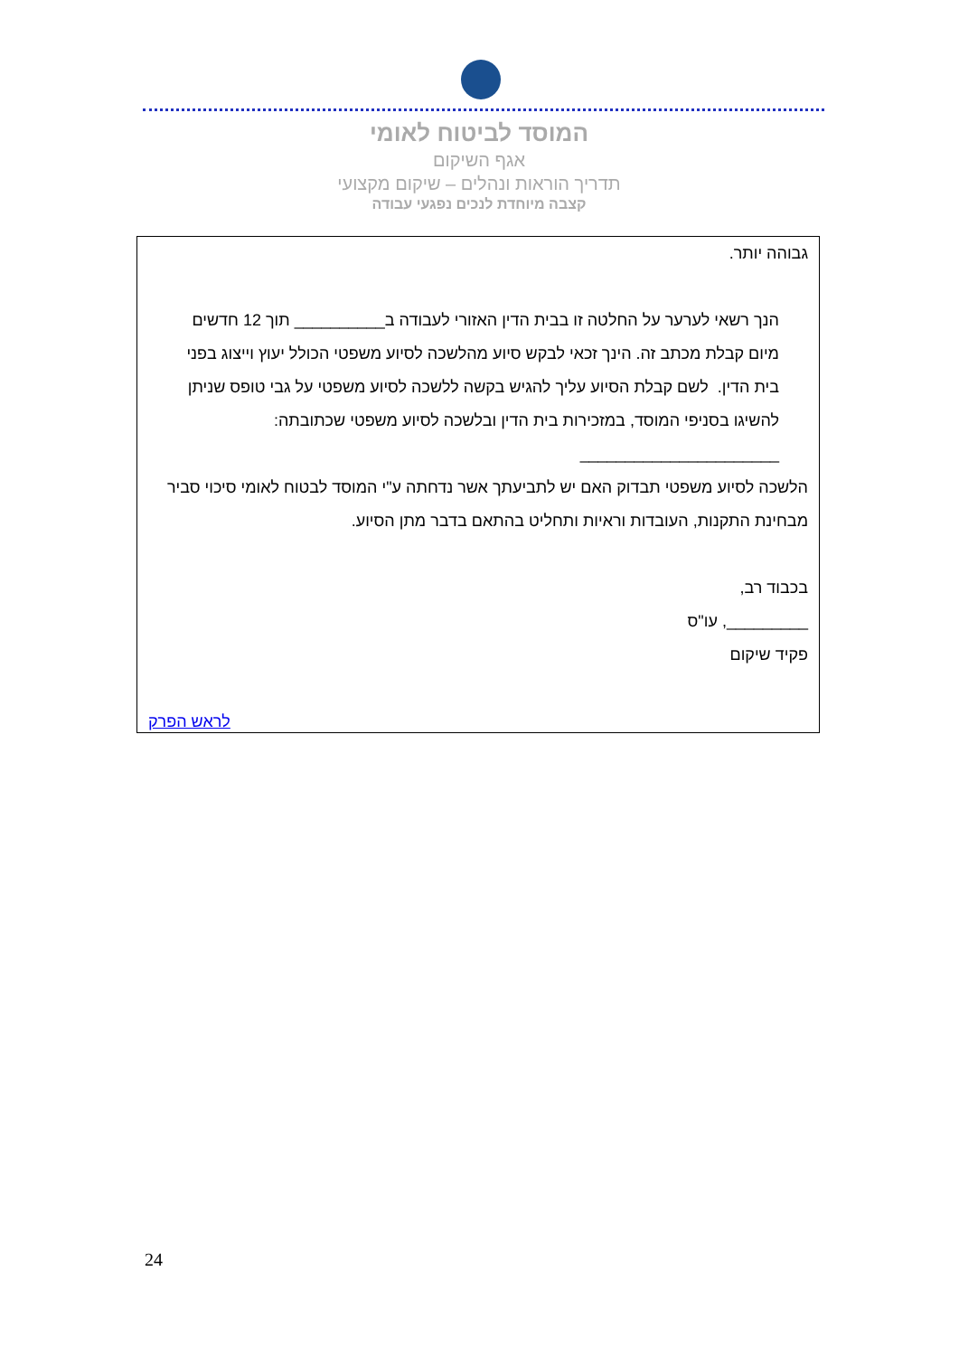המוסד לביטוח לאומי
אגף השיקום
תדריך הוראות ונהלים – שיקום מקצועי
קצבה מיוחדת לנכים נפגעי עבודה
גבוהה יותר.
הנך רשאי לערער על החלטה זו בבית הדין האזורי לעבודה ב__________ תוך 12 חדשים מיום קבלת מכתב זה. הינך זכאי לבקש סיוע מהלשכה לסיוע משפטי הכולל יעוץ וייצוג בפני בית הדין. לשם קבלת הסיוע עליך להגיש בקשה ללשכה לסיוע משפטי על גבי טופס שניתן להשיגו בסניפי המוסד, במזכירות בית הדין ובלשכה לסיוע משפטי שכתובתה: ______________________
הלשכה לסיוע משפטי תבדוק האם יש לתביעתך אשר נדחתה ע"י המוסד לבטוח לאומי סיכוי סביר מבחינת התקנות, העובדות וראיות ותחליט בהתאם בדבר מתן הסיוע.
בכבוד רב,
_________, עו"ס
פקיד שיקום
לראש הפרק
24